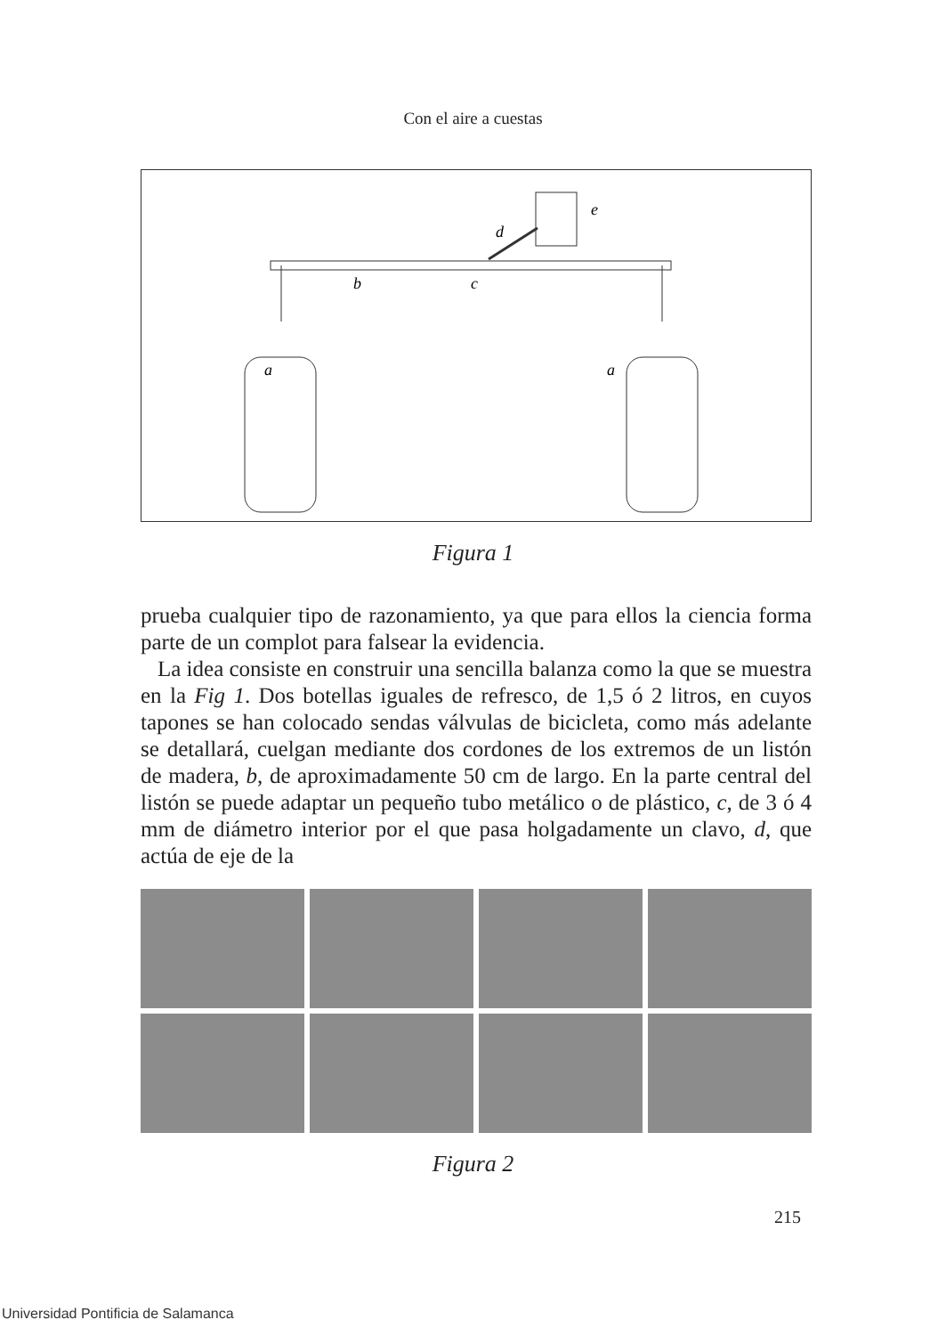Con el aire a cuestas
a
a
b
c
d
e
Figura 1
prueba cualquier tipo de razonamiento, ya que para ellos la ciencia forma parte de un complot para falsear la evidencia.
La idea consiste en construir una sencilla balanza como la que se muestra en la Fig 1. Dos botellas iguales de refresco, de 1,5 ó 2 litros, en cuyos tapones se han colocado sendas válvulas de bicicleta, como más adelante se detallará, cuelgan mediante dos cordones de los extremos de un listón de madera, b, de aproximadamente 50 cm de largo. En la parte central del listón se puede adaptar un pequeño tubo metálico o de plástico, c, de 3 ó 4 mm de diámetro interior por el que pasa holgadamente un clavo, d, que actúa de eje de la
Figura 2
215
Universidad Pontificia de Salamanca